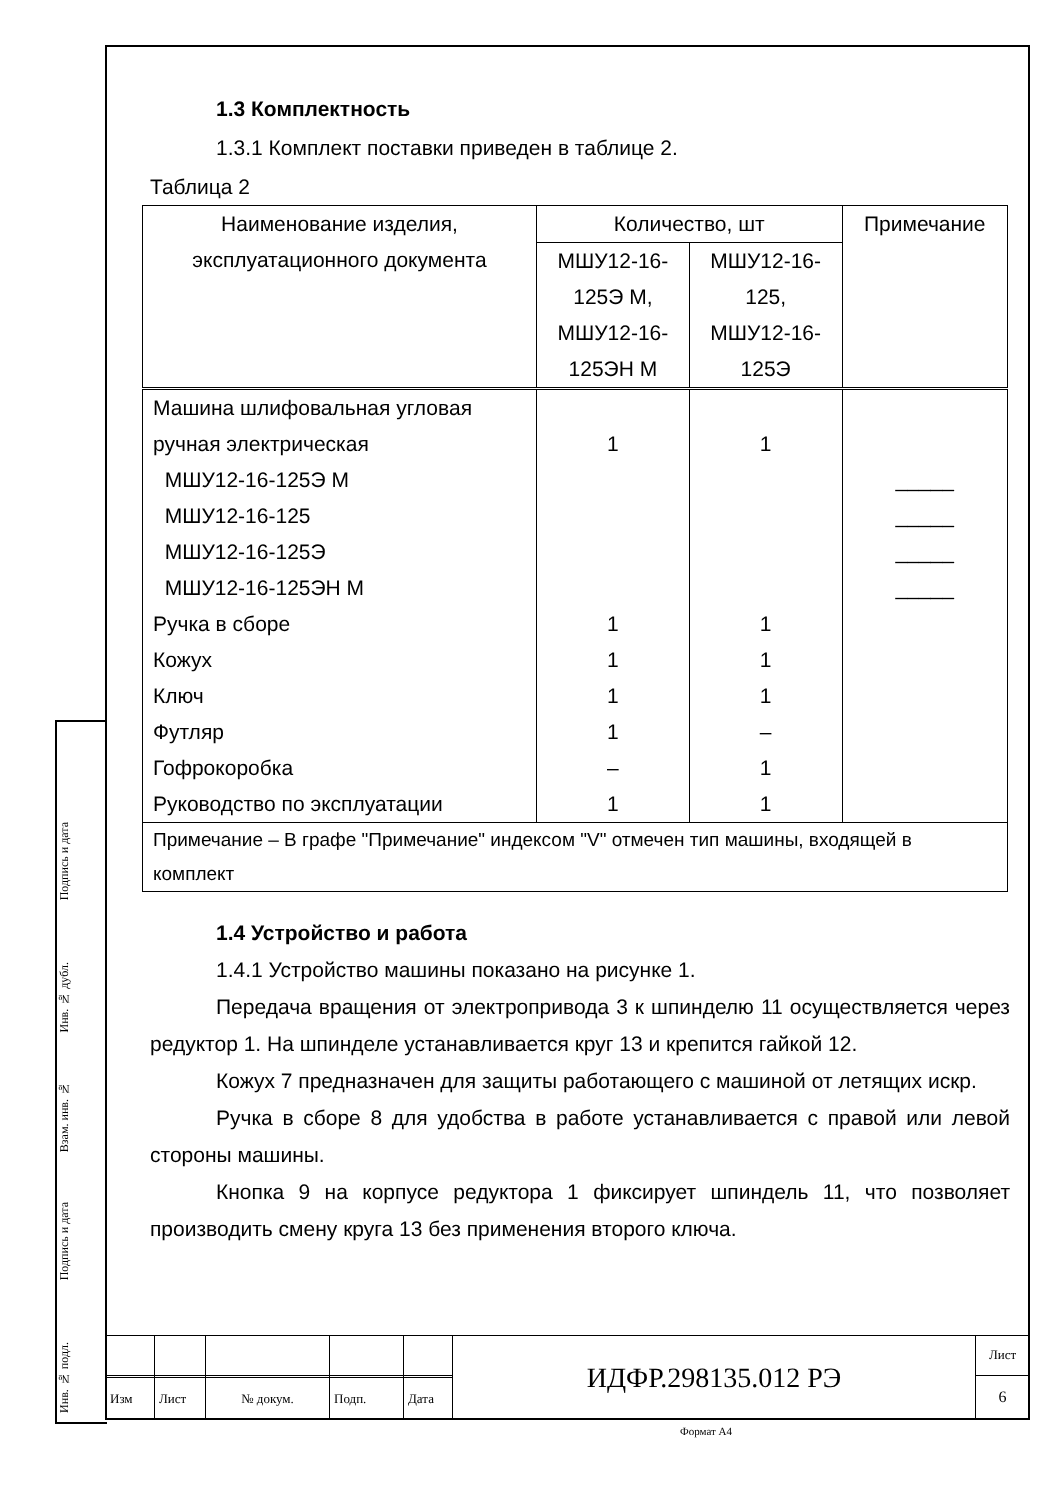Подпись и дата
Инв. № дубл.
Взам. инв. №
Подпись и дата
Инв. № подл.
1.3 Комплектность
1.3.1 Комплект поставки приведен в таблице 2.
Таблица 2
| Наименование изделия, эксплуатационного документа | Количество, шт | | Примечание |
| --- | --- | --- | --- |
| | МШУ12-16- 125Э М, МШУ12-16- 125ЭН М | МШУ12-16- 125, МШУ12-16- 125Э | |
| Машина шлифовальная угловая ручная электрическая МШУ12-16-125Э М МШУ12-16-125 МШУ12-16-125Э МШУ12-16-125ЭН М | 1 | 1 | _____ _____ _____ _____ |
| Ручка в сборе | 1 | 1 | |
| Кожух | 1 | 1 | |
| Ключ | 1 | 1 | |
| Футляр | 1 | – | |
| Гофрокоробка | – | 1 | |
| Руководство по эксплуатации | 1 | 1 | |
| Примечание – В графе "Примечание" индексом "V" отмечен тип машины, входящей в комплект | | | |
1.4 Устройство и работа
1.4.1 Устройство машины показано на рисунке 1.
Передача вращения от электропривода 3 к шпинделю 11 осуществляется через редуктор 1. На шпинделе устанавливается круг 13 и крепится гайкой 12.
Кожух 7 предназначен для защиты работающего с машиной от летящих искр.
Ручка в сборе 8 для удобства в работе устанавливается с правой или левой стороны машины.
Кнопка 9 на корпусе редуктора 1 фиксирует шпиндель 11, что позволяет производить смену круга 13 без применения второго ключа.
| | | | | | ИДФР.298135.012 РЭ | Лист |
| | | | | | | 6 |
| Изм | Лист | № докум. | Подп. | Дата | | |
Формат А4